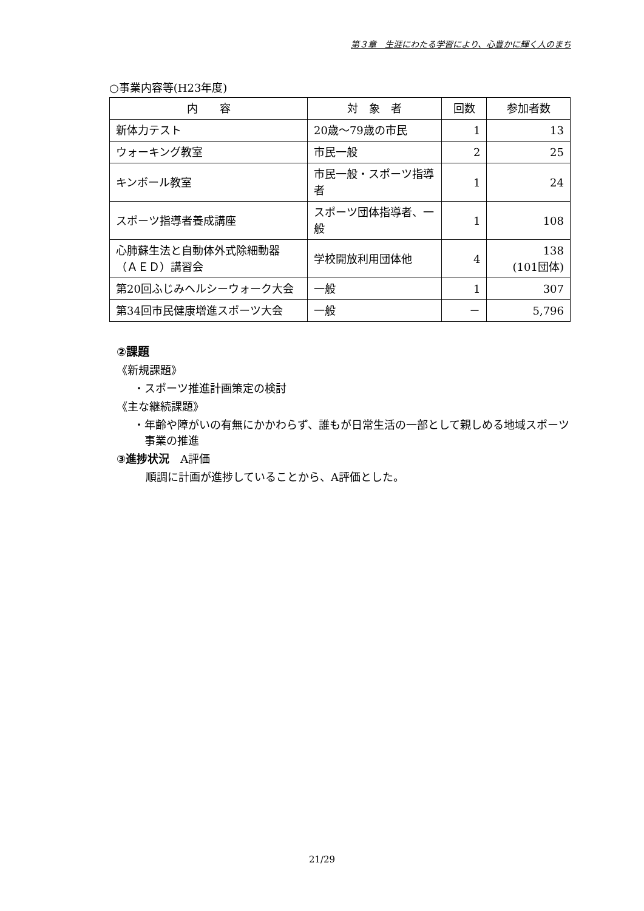第３章　生涯にわたる学習により、心豊かに輝く人のまち
○事業内容等(H23年度)
| 内 容 | 対 象 者 | 回数 | 参加者数 |
| --- | --- | --- | --- |
| 新体力テスト | 20歳～79歳の市民 | 1 | 13 |
| ウォーキング教室 | 市民一般 | 2 | 25 |
| キンボール教室 | 市民一般・スポーツ指導者 | 1 | 24 |
| スポーツ指導者養成講座 | スポーツ団体指導者、一般 | 1 | 108 |
| 心肺蘇生法と自動体外式除細動器（ＡＥＤ）講習会 | 学校開放利用団体他 | 4 | 138 (101団体) |
| 第20回ふじみヘルシーウォーク大会 | 一般 | 1 | 307 |
| 第34回市民健康増進スポーツ大会 | 一般 | － | 5,796 |
②課題
《新規課題》
・スポーツ推進計画策定の検討
《主な継続課題》
・年齢や障がいの有無にかかわらず、誰もが日常生活の一部として親しめる地域スポーツ事業の推進
③進捗状況　A評価
順調に計画が進捗していることから、A評価とした。
21/29